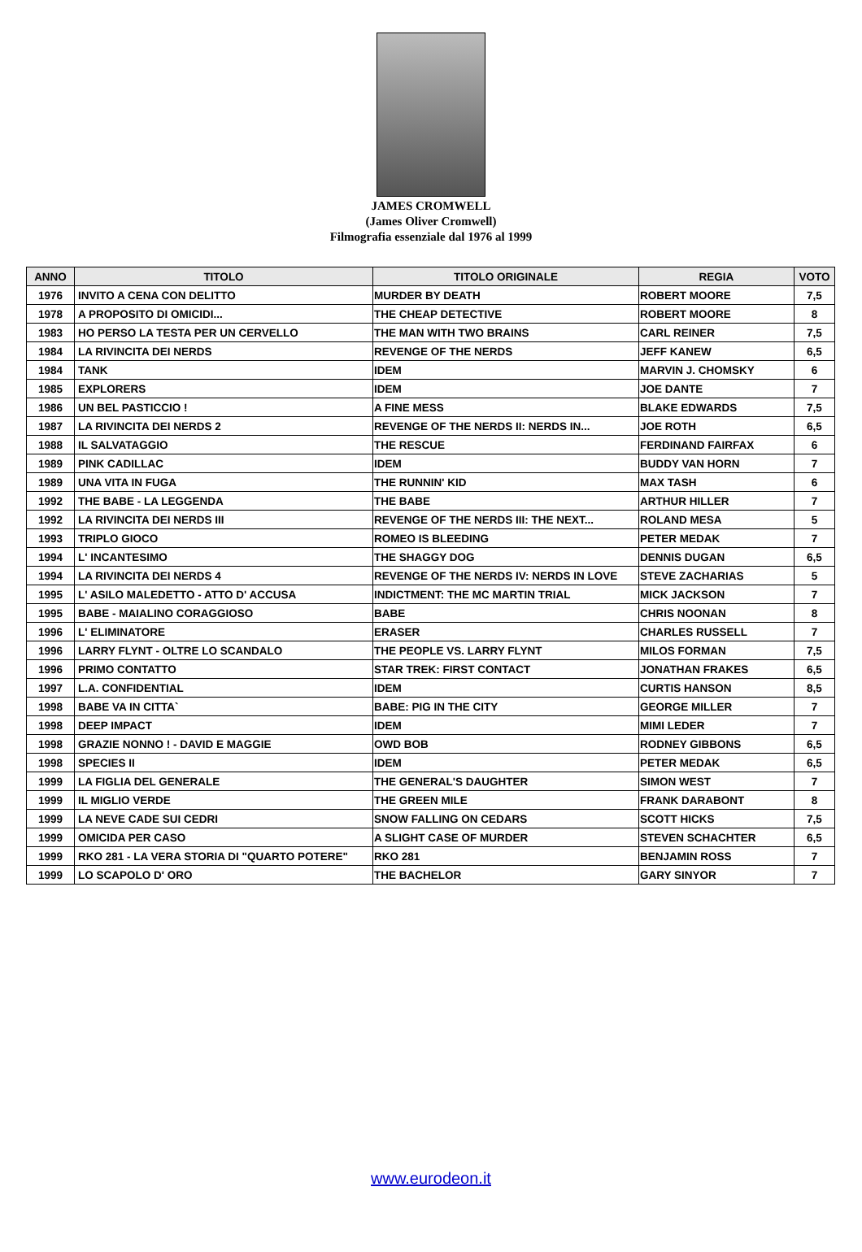JAMES CROMWELL
(James Oliver Cromwell)
Filmografia essenziale dal 1976 al 1999
| ANNO | TITOLO | TITOLO ORIGINALE | REGIA | VOTO |
| --- | --- | --- | --- | --- |
| 1976 | INVITO A CENA CON DELITTO | MURDER BY DEATH | ROBERT MOORE | 7,5 |
| 1978 | A PROPOSITO DI OMICIDI... | THE CHEAP DETECTIVE | ROBERT MOORE | 8 |
| 1983 | HO PERSO LA TESTA PER UN CERVELLO | THE MAN WITH TWO BRAINS | CARL REINER | 7,5 |
| 1984 | LA RIVINCITA DEI NERDS | REVENGE OF THE NERDS | JEFF KANEW | 6,5 |
| 1984 | TANK | IDEM | MARVIN J. CHOMSKY | 6 |
| 1985 | EXPLORERS | IDEM | JOE DANTE | 7 |
| 1986 | UN BEL PASTICCIO ! | A FINE MESS | BLAKE EDWARDS | 7,5 |
| 1987 | LA RIVINCITA DEI NERDS 2 | REVENGE OF THE NERDS II: NERDS IN... | JOE ROTH | 6,5 |
| 1988 | IL SALVATAGGIO | THE RESCUE | FERDINAND FAIRFAX | 6 |
| 1989 | PINK CADILLAC | IDEM | BUDDY VAN HORN | 7 |
| 1989 | UNA VITA IN FUGA | THE RUNNIN' KID | MAX TASH | 6 |
| 1992 | THE BABE - LA LEGGENDA | THE BABE | ARTHUR HILLER | 7 |
| 1992 | LA RIVINCITA DEI NERDS III | REVENGE OF THE NERDS III: THE NEXT... | ROLAND MESA | 5 |
| 1993 | TRIPLO GIOCO | ROMEO IS BLEEDING | PETER MEDAK | 7 |
| 1994 | L' INCANTESIMO | THE SHAGGY DOG | DENNIS DUGAN | 6,5 |
| 1994 | LA RIVINCITA DEI NERDS 4 | REVENGE OF THE NERDS IV: NERDS IN LOVE | STEVE ZACHARIAS | 5 |
| 1995 | L' ASILO MALEDETTO - ATTO D' ACCUSA | INDICTMENT: THE MC MARTIN TRIAL | MICK JACKSON | 7 |
| 1995 | BABE - MAIALINO CORAGGIOSO | BABE | CHRIS NOONAN | 8 |
| 1996 | L' ELIMINATORE | ERASER | CHARLES RUSSELL | 7 |
| 1996 | LARRY FLYNT - OLTRE LO SCANDALO | THE PEOPLE VS. LARRY FLYNT | MILOS FORMAN | 7,5 |
| 1996 | PRIMO CONTATTO | STAR TREK: FIRST CONTACT | JONATHAN FRAKES | 6,5 |
| 1997 | L.A. CONFIDENTIAL | IDEM | CURTIS HANSON | 8,5 |
| 1998 | BABE VA IN CITTA` | BABE: PIG IN THE CITY | GEORGE MILLER | 7 |
| 1998 | DEEP IMPACT | IDEM | MIMI LEDER | 7 |
| 1998 | GRAZIE NONNO ! - DAVID E MAGGIE | OWD BOB | RODNEY GIBBONS | 6,5 |
| 1998 | SPECIES II | IDEM | PETER MEDAK | 6,5 |
| 1999 | LA FIGLIA DEL GENERALE | THE GENERAL'S DAUGHTER | SIMON WEST | 7 |
| 1999 | IL MIGLIO VERDE | THE GREEN MILE | FRANK DARABONT | 8 |
| 1999 | LA NEVE CADE SUI CEDRI | SNOW FALLING ON CEDARS | SCOTT HICKS | 7,5 |
| 1999 | OMICIDA PER CASO | A SLIGHT CASE OF MURDER | STEVEN SCHACHTER | 6,5 |
| 1999 | RKO 281 - LA VERA STORIA DI "QUARTO POTERE" | RKO 281 | BENJAMIN ROSS | 7 |
| 1999 | LO SCAPOLO D' ORO | THE BACHELOR | GARY SINYOR | 7 |
www.eurodeon.it